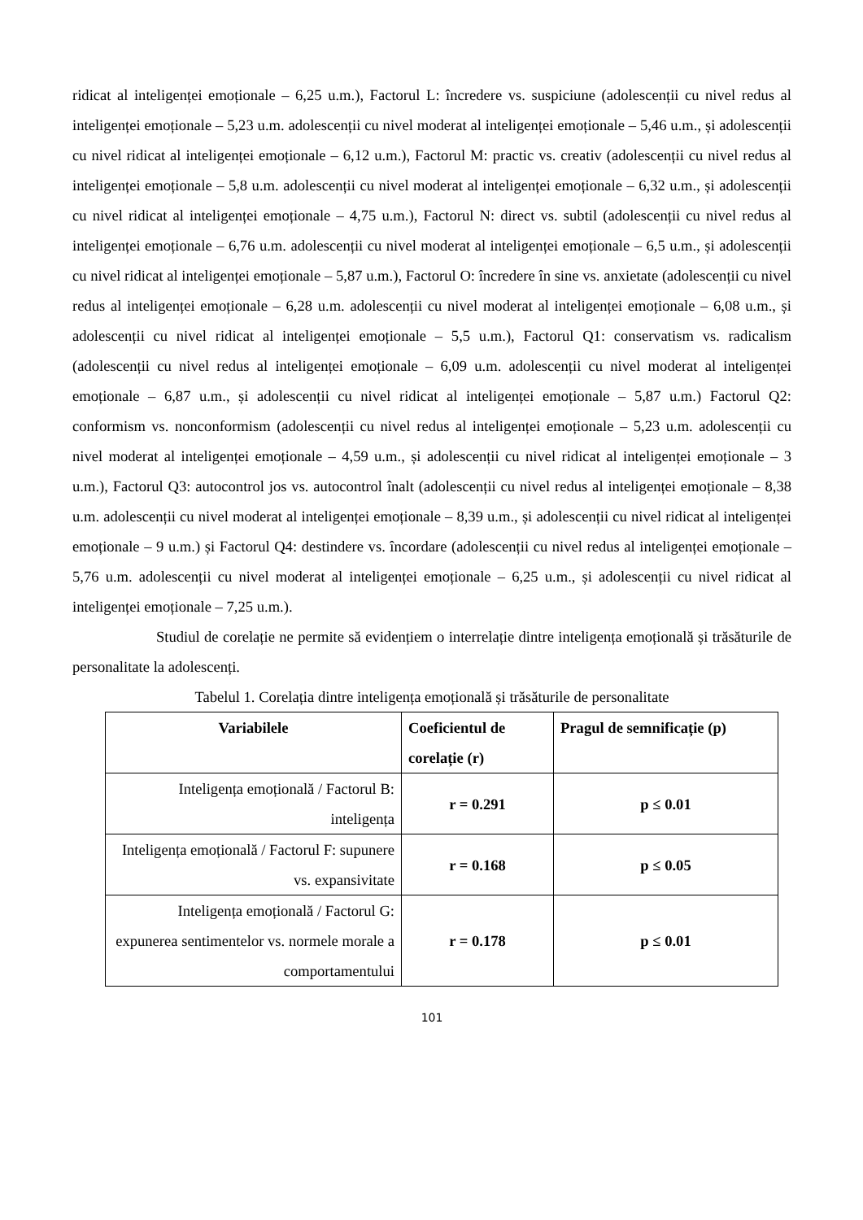ridicat al inteligenței emoționale – 6,25 u.m.), Factorul L: încredere vs. suspiciune (adolescenții cu nivel redus al inteligenței emoționale – 5,23 u.m. adolescenții cu nivel moderat al inteligenței emoționale – 5,46 u.m., și adolescenții cu nivel ridicat al inteligenței emoționale – 6,12 u.m.), Factorul M: practic vs. creativ (adolescenții cu nivel redus al inteligenței emoționale – 5,8 u.m. adolescenții cu nivel moderat al inteligenței emoționale – 6,32 u.m., și adolescenții cu nivel ridicat al inteligenței emoționale – 4,75 u.m.), Factorul N: direct vs. subtil (adolescenții cu nivel redus al inteligenței emoționale – 6,76 u.m. adolescenții cu nivel moderat al inteligenței emoționale – 6,5 u.m., și adolescenții cu nivel ridicat al inteligenței emoționale – 5,87 u.m.), Factorul O: încredere în sine vs. anxietate (adolescenții cu nivel redus al inteligenței emoționale – 6,28 u.m. adolescenții cu nivel moderat al inteligenței emoționale – 6,08 u.m., și adolescenții cu nivel ridicat al inteligenței emoționale – 5,5 u.m.), Factorul Q1: conservatism vs. radicalism (adolescenții cu nivel redus al inteligenței emoționale – 6,09 u.m. adolescenții cu nivel moderat al inteligenței emoționale – 6,87 u.m., și adolescenții cu nivel ridicat al inteligenței emoționale – 5,87 u.m.) Factorul Q2: conformism vs. nonconformism (adolescenții cu nivel redus al inteligenței emoționale – 5,23 u.m. adolescenții cu nivel moderat al inteligenței emoționale – 4,59 u.m., și adolescenții cu nivel ridicat al inteligenței emoționale – 3 u.m.), Factorul Q3: autocontrol jos vs. autocontrol înalt (adolescenții cu nivel redus al inteligenței emoționale – 8,38 u.m. adolescenții cu nivel moderat al inteligenței emoționale – 8,39 u.m., și adolescenții cu nivel ridicat al inteligenței emoționale – 9 u.m.) și Factorul Q4: destindere vs. încordare (adolescenții cu nivel redus al inteligenței emoționale – 5,76 u.m. adolescenții cu nivel moderat al inteligenței emoționale – 6,25 u.m., și adolescenții cu nivel ridicat al inteligenței emoționale – 7,25 u.m.).
Studiul de corelație ne permite să evidențiem o interrelație dintre inteligența emoțională și trăsăturile de personalitate la adolescenți.
Tabelul 1. Corelația dintre inteligența emoțională și trăsăturile de personalitate
| Variabilele | Coeficientul de corelație (r) | Pragul de semnificație (p) |
| --- | --- | --- |
| Inteligența emoțională / Factorul B: inteligența | r = 0.291 | p ≤ 0.01 |
| Inteligența emoțională / Factorul F: supunere vs. expansivitate | r = 0.168 | p ≤ 0.05 |
| Inteligența emoțională / Factorul G: expunerea sentimentelor vs. normele morale a comportamentului | r = 0.178 | p ≤ 0.01 |
101